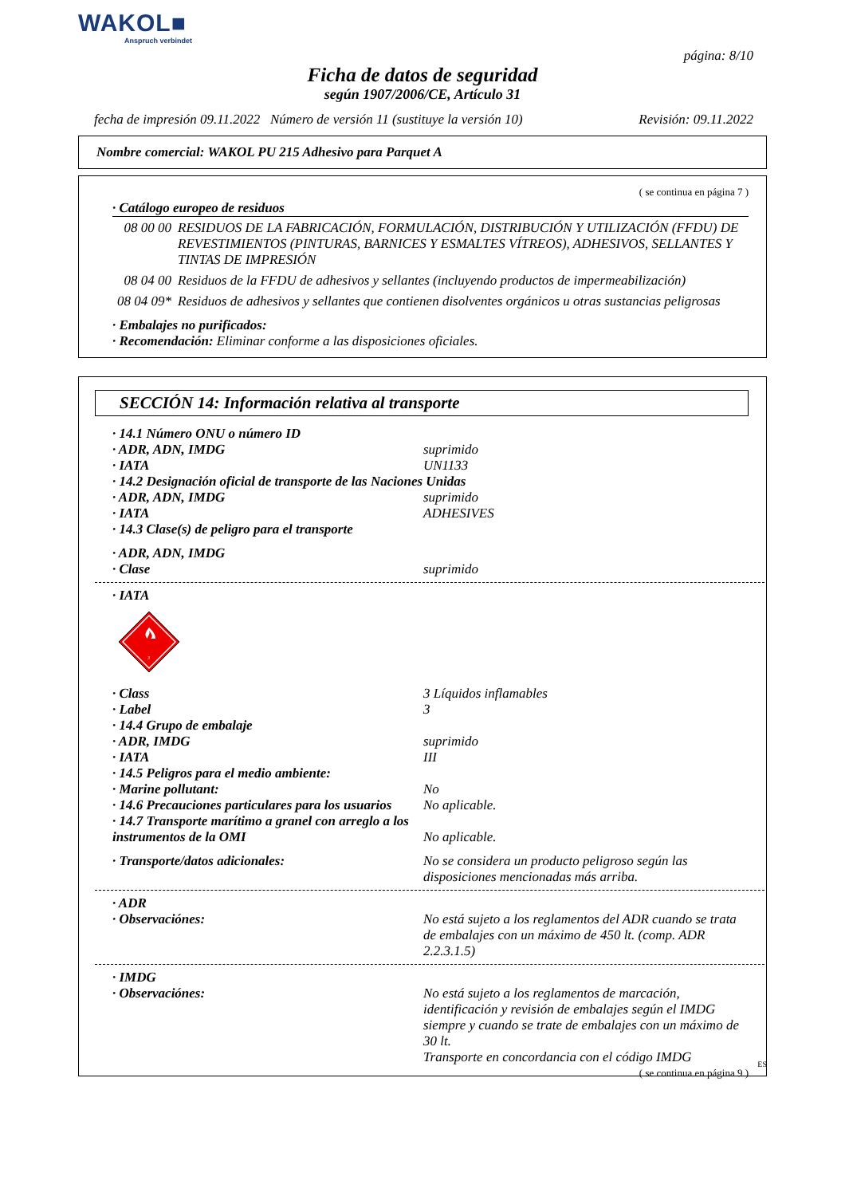WAKOL■
Anspruch verbindet
página: 8/10
Ficha de datos de seguridad
según 1907/2006/CE, Artículo 31
fecha de impresión 09.11.2022 Número de versión 11 (sustituye la versión 10) Revisión: 09.11.2022
Nombre comercial: WAKOL PU 215 Adhesivo para Parquet A
( se continua en página 7 )
· Catálogo europeo de residuos
08 00 00 RESIDUOS DE LA FABRICACIÓN, FORMULACIÓN, DISTRIBUCIÓN Y UTILIZACIÓN (FFDU) DE REVESTIMIENTOS (PINTURAS, BARNICES Y ESMALTES VÍTREOS), ADHESIVOS, SELLANTES Y TINTAS DE IMPRESIÓN
08 04 00 Residuos de la FFDU de adhesivos y sellantes (incluyendo productos de impermeabilización)
08 04 09* Residuos de adhesivos y sellantes que contienen disolventes orgánicos u otras sustancias peligrosas
· Embalajes no purificados:
· Recomendación: Eliminar conforme a las disposiciones oficiales.
SECCIÓN 14: Información relativa al transporte
· 14.1 Número ONU o número ID
· ADR, ADN, IMDG suprimido
· IATA UN1133
· 14.2 Designación oficial de transporte de las Naciones Unidas
· ADR, ADN, IMDG suprimido
· IATA ADHESIVES
· 14.3 Clase(s) de peligro para el transporte
· ADR, ADN, IMDG
· Clase suprimido
· IATA
3
· Class 3 Líquidos inflamables
· Label 3
· 14.4 Grupo de embalaje
· ADR, IMDG suprimido
· IATA III
· 14.5 Peligros para el medio ambiente:
· Marine pollutant: No
· 14.6 Precauciones particulares para los usuarios No aplicable.
· 14.7 Transporte marítimo a granel con arreglo a los instrumentos de la OMI No aplicable.
· Transporte/datos adicionales: No se considera un producto peligroso según las disposiciones mencionadas más arriba.
· ADR
· Observaciónes: No está sujeto a los reglamentos del ADR cuando se trata de embalajes con un máximo de 450 lt. (comp. ADR 2.2.3.1.5)
· IMDG
· Observaciónes: No está sujeto a los reglamentos de marcación, identificación y revisión de embalajes según el IMDG siempre y cuando se trate de embalajes con un máximo de 30 lt.
Transporte en concordancia con el código IMDG
( se continua en página 9 )
ES